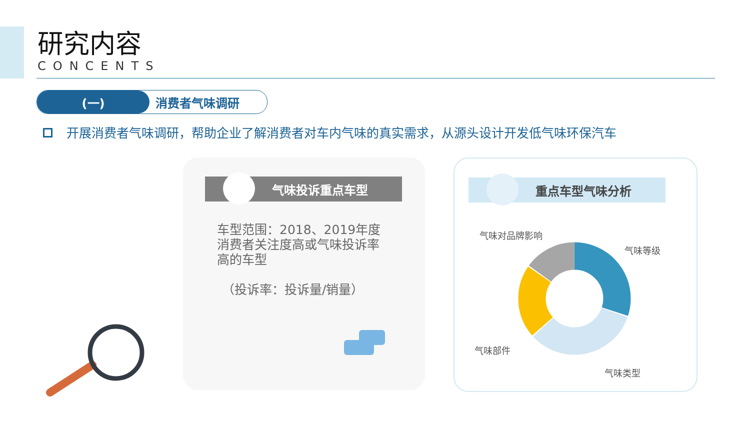研究内容
CONCENTS
(一) 消费者气味调研
开展消费者气味调研，帮助企业了解消费者对车内气味的真实需求，从源头设计开发低气味环保汽车
气味投诉重点车型
车型范围：2018、2019年度消费者关注度高或气味投诉率高的车型
（投诉率：投诉量/销量）
重点车型气味分析
气味对品牌影响
气味等级
气味部件
气味类型